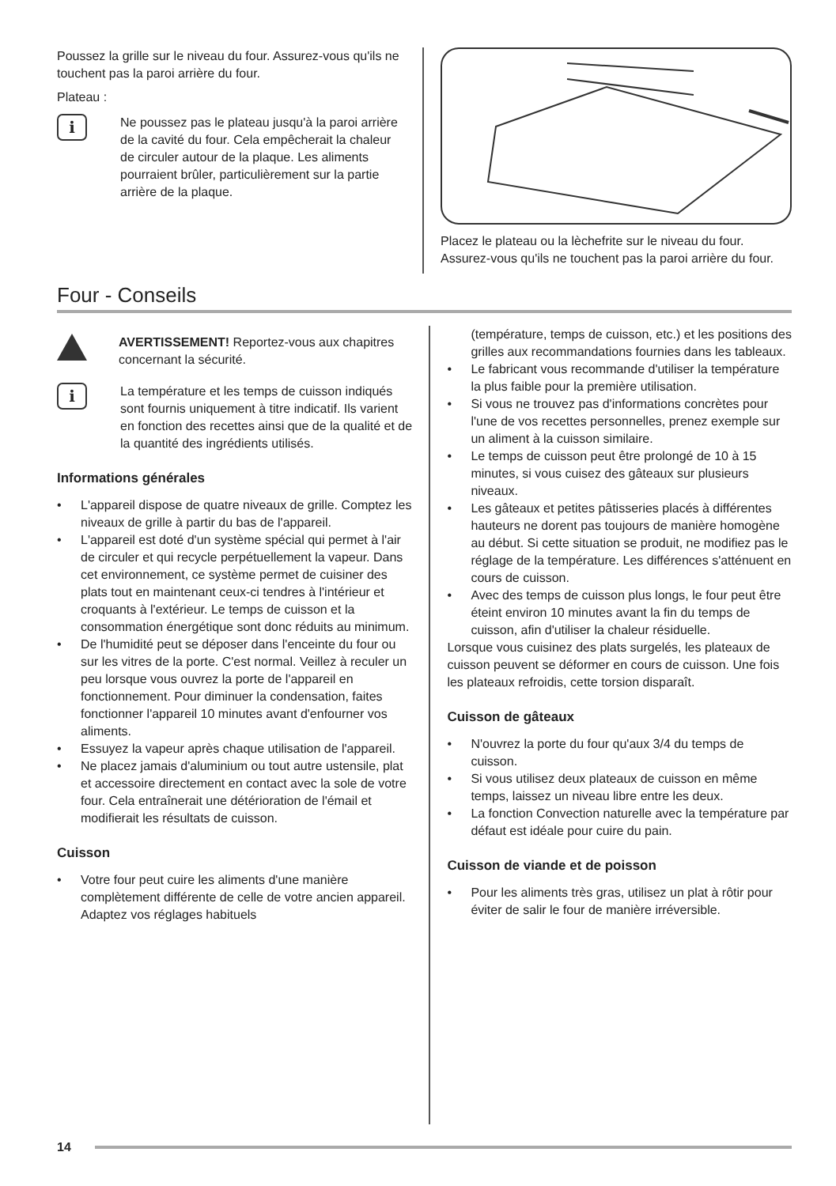Poussez la grille sur le niveau du four. Assurez-vous qu'ils ne touchent pas la paroi arrière du four.
Plateau :
i
Ne poussez pas le plateau jusqu'à la paroi arrière de la cavité du four. Cela empêcherait la chaleur de circuler autour de la plaque. Les aliments pourraient brûler, particulièrement sur la partie arrière de la plaque.
Placez le plateau ou la lèchefrite sur le niveau du four. Assurez-vous qu'ils ne touchent pas la paroi arrière du four.
Four - Conseils
AVERTISSEMENT! Reportez-vous aux chapitres concernant la sécurité.
i
La température et les temps de cuisson indiqués sont fournis uniquement à titre indicatif. Ils varient en fonction des recettes ainsi que de la qualité et de la quantité des ingrédients utilisés.
Informations générales
• L'appareil dispose de quatre niveaux de grille. Comptez les niveaux de grille à partir du bas de l'appareil.
• L'appareil est doté d'un système spécial qui permet à l'air de circuler et qui recycle perpétuellement la vapeur. Dans cet environnement, ce système permet de cuisiner des plats tout en maintenant ceux-ci tendres à l'intérieur et croquants à l'extérieur. Le temps de cuisson et la consommation énergétique sont donc réduits au minimum.
• De l'humidité peut se déposer dans l'enceinte du four ou sur les vitres de la porte. C'est normal. Veillez à reculer un peu lorsque vous ouvrez la porte de l'appareil en fonctionnement. Pour diminuer la condensation, faites fonctionner l'appareil 10 minutes avant d'enfourner vos aliments.
• Essuyez la vapeur après chaque utilisation de l'appareil.
• Ne placez jamais d'aluminium ou tout autre ustensile, plat et accessoire directement en contact avec la sole de votre four. Cela entraînerait une détérioration de l'émail et modifierait les résultats de cuisson.
Cuisson
• Votre four peut cuire les aliments d'une manière complètement différente de celle de votre ancien appareil. Adaptez vos réglages habituels
(température, temps de cuisson, etc.) et les positions des grilles aux recommandations fournies dans les tableaux.
• Le fabricant vous recommande d'utiliser la température la plus faible pour la première utilisation.
• Si vous ne trouvez pas d'informations concrètes pour l'une de vos recettes personnelles, prenez exemple sur un aliment à la cuisson similaire.
• Le temps de cuisson peut être prolongé de 10 à 15 minutes, si vous cuisez des gâteaux sur plusieurs niveaux.
• Les gâteaux et petites pâtisseries placés à différentes hauteurs ne dorent pas toujours de manière homogène au début. Si cette situation se produit, ne modifiez pas le réglage de la température. Les différences s'atténuent en cours de cuisson.
• Avec des temps de cuisson plus longs, le four peut être éteint environ 10 minutes avant la fin du temps de cuisson, afin d'utiliser la chaleur résiduelle.
Lorsque vous cuisinez des plats surgelés, les plateaux de cuisson peuvent se déformer en cours de cuisson. Une fois les plateaux refroidis, cette torsion disparaît.
Cuisson de gâteaux
• N'ouvrez la porte du four qu'aux 3/4 du temps de cuisson.
• Si vous utilisez deux plateaux de cuisson en même temps, laissez un niveau libre entre les deux.
• La fonction Convection naturelle avec la température par défaut est idéale pour cuire du pain.
Cuisson de viande et de poisson
• Pour les aliments très gras, utilisez un plat à rôtir pour éviter de salir le four de manière irréversible.
14